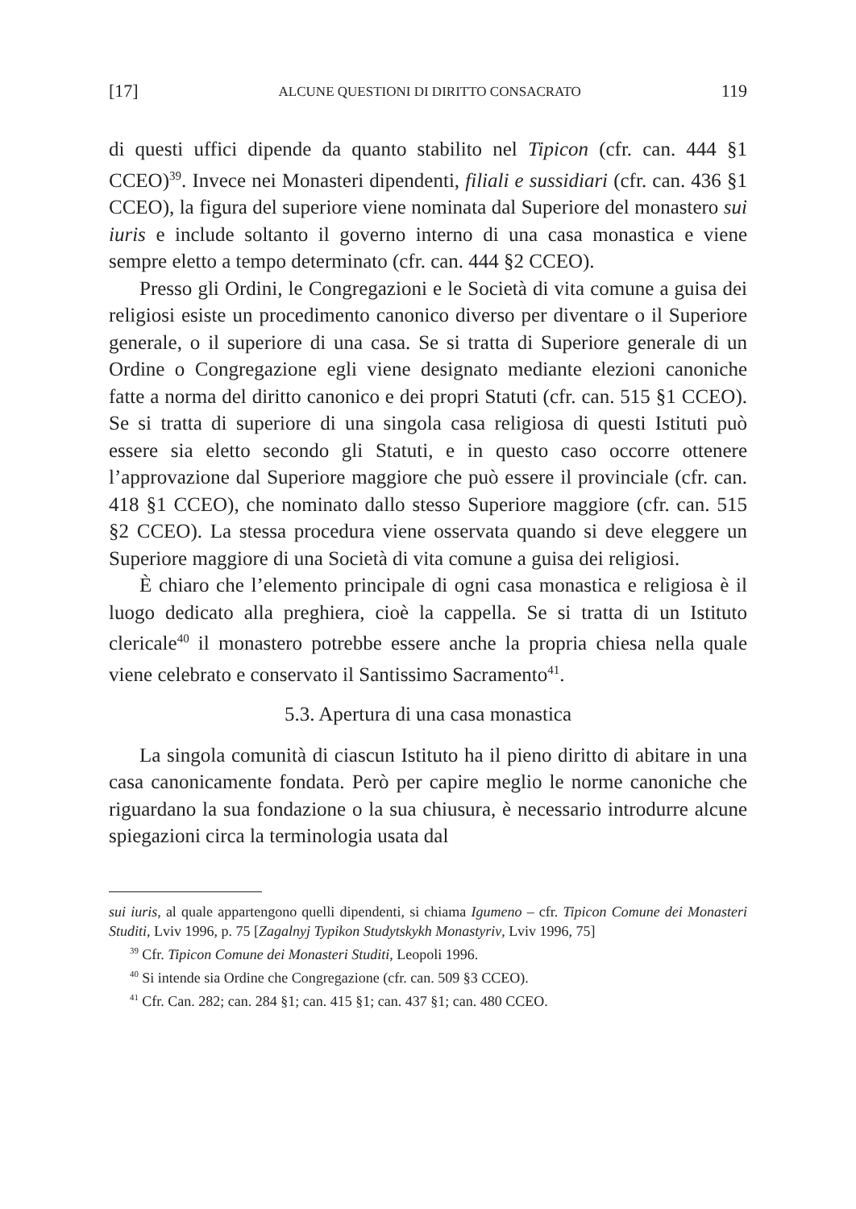[17] ALCUNE QUESTIONI DI DIRITTO CONSACRATO 119
di questi uffici dipende da quanto stabilito nel Tipicon (cfr. can. 444 §1 CCEO)<sup>39</sup>. Invece nei Monasteri dipendenti, filiali e sussidiari (cfr. can. 436 §1 CCEO), la figura del superiore viene nominata dal Superiore del monastero sui iuris e include soltanto il governo interno di una casa monastica e viene sempre eletto a tempo determinato (cfr. can. 444 §2 CCEO).
Presso gli Ordini, le Congregazioni e le Società di vita comune a guisa dei religiosi esiste un procedimento canonico diverso per diventare o il Superiore generale, o il superiore di una casa. Se si tratta di Superiore generale di un Ordine o Congregazione egli viene designato mediante elezioni canoniche fatte a norma del diritto canonico e dei propri Statuti (cfr. can. 515 §1 CCEO). Se si tratta di superiore di una singola casa religiosa di questi Istituti può essere sia eletto secondo gli Statuti, e in questo caso occorre ottenere l’approvazione dal Superiore maggiore che può essere il provinciale (cfr. can. 418 §1 CCEO), che nominato dallo stesso Superiore maggiore (cfr. can. 515 §2 CCEO). La stessa procedura viene osservata quando si deve eleggere un Superiore maggiore di una Società di vita comune a guisa dei religiosi.
È chiaro che l’elemento principale di ogni casa monastica e religiosa è il luogo dedicato alla preghiera, cioè la cappella. Se si tratta di un Istituto clericale<sup>40</sup> il monastero potrebbe essere anche la propria chiesa nella quale viene celebrato e conservato il Santissimo Sacramento<sup>41</sup>.
5.3. Apertura di una casa monastica
La singola comunità di ciascun Istituto ha il pieno diritto di abitare in una casa canonicamente fondata. Però per capire meglio le norme canoniche che riguardano la sua fondazione o la sua chiusura, è necessario introdurre alcune spiegazioni circa la terminologia usata dal
sui iuris, al quale appartengono quelli dipendenti, si chiama Igumeno – cfr. Tipicon Comune dei Monasteri Studiti, Lviv 1996, p. 75 [Zagalnyj Typikon Studytskykh Monastyriv, Lviv 1996, 75]
<sup>39</sup> Cfr. Tipicon Comune dei Monasteri Studiti, Leopoli 1996.
<sup>40</sup> Si intende sia Ordine che Congregazione (cfr. can. 509 §3 CCEO).
<sup>41</sup> Cfr. Can. 282; can. 284 §1; can. 415 §1; can. 437 §1; can. 480 CCEO.